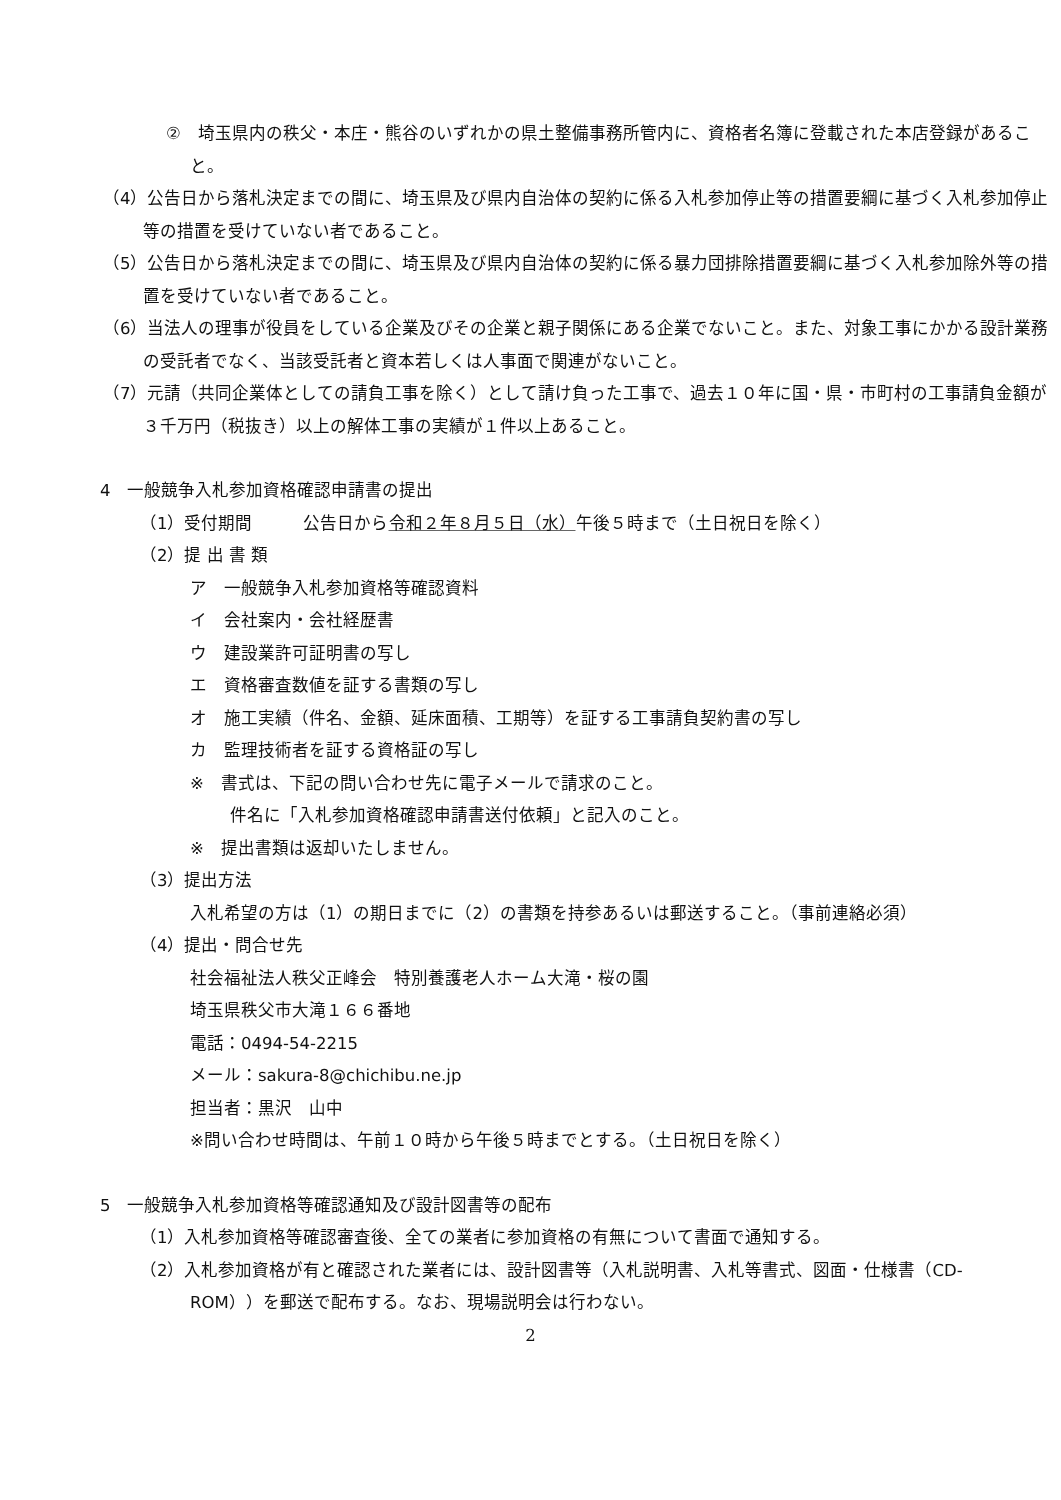②　埼玉県内の秩父・本庄・熊谷のいずれかの県土整備事務所管内に、資格者名簿に登載された本店登録があること。
（4）公告日から落札決定までの間に、埼玉県及び県内自治体の契約に係る入札参加停止等の措置要綱に基づく入札参加停止等の措置を受けていない者であること。
（5）公告日から落札決定までの間に、埼玉県及び県内自治体の契約に係る暴力団排除措置要綱に基づく入札参加除外等の措置を受けていない者であること。
（6）当法人の理事が役員をしている企業及びその企業と親子関係にある企業でないこと。また、対象工事にかかる設計業務の受託者でなく、当該受託者と資本若しくは人事面で関連がないこと。
（7）元請（共同企業体としての請負工事を除く）として請け負った工事で、過去１０年に国・県・市町村の工事請負金額が３千万円（税抜き）以上の解体工事の実績が１件以上あること。
4　一般競争入札参加資格確認申請書の提出
（1）受付期間　　　公告日から令和２年８月５日（水）午後５時まで（土日祝日を除く）
（2）提 出 書 類
ア　一般競争入札参加資格等確認資料
イ　会社案内・会社経歴書
ウ　建設業許可証明書の写し
エ　資格審査数値を証する書類の写し
オ　施工実績（件名、金額、延床面積、工期等）を証する工事請負契約書の写し
カ　監理技術者を証する資格証の写し
※　書式は、下記の問い合わせ先に電子メールで請求のこと。
件名に「入札参加資格確認申請書送付依頼」と記入のこと。
※　提出書類は返却いたしません。
（3）提出方法
入札希望の方は（1）の期日までに（2）の書類を持参あるいは郵送すること。（事前連絡必須）
（4）提出・問合せ先
社会福祉法人秩父正峰会　特別養護老人ホーム大滝・桜の園
埼玉県秩父市大滝１６６番地
電話：0494-54-2215
メール：sakura-8@chichibu.ne.jp
担当者：黒沢　山中
※問い合わせ時間は、午前１０時から午後５時までとする。（土日祝日を除く）
5　一般競争入札参加資格等確認通知及び設計図書等の配布
（1）入札参加資格等確認審査後、全ての業者に参加資格の有無について書面で通知する。
（2）入札参加資格が有と確認された業者には、設計図書等（入札説明書、入札等書式、図面・仕様書（CD-ROM））を郵送で配布する。なお、現場説明会は行わない。
2